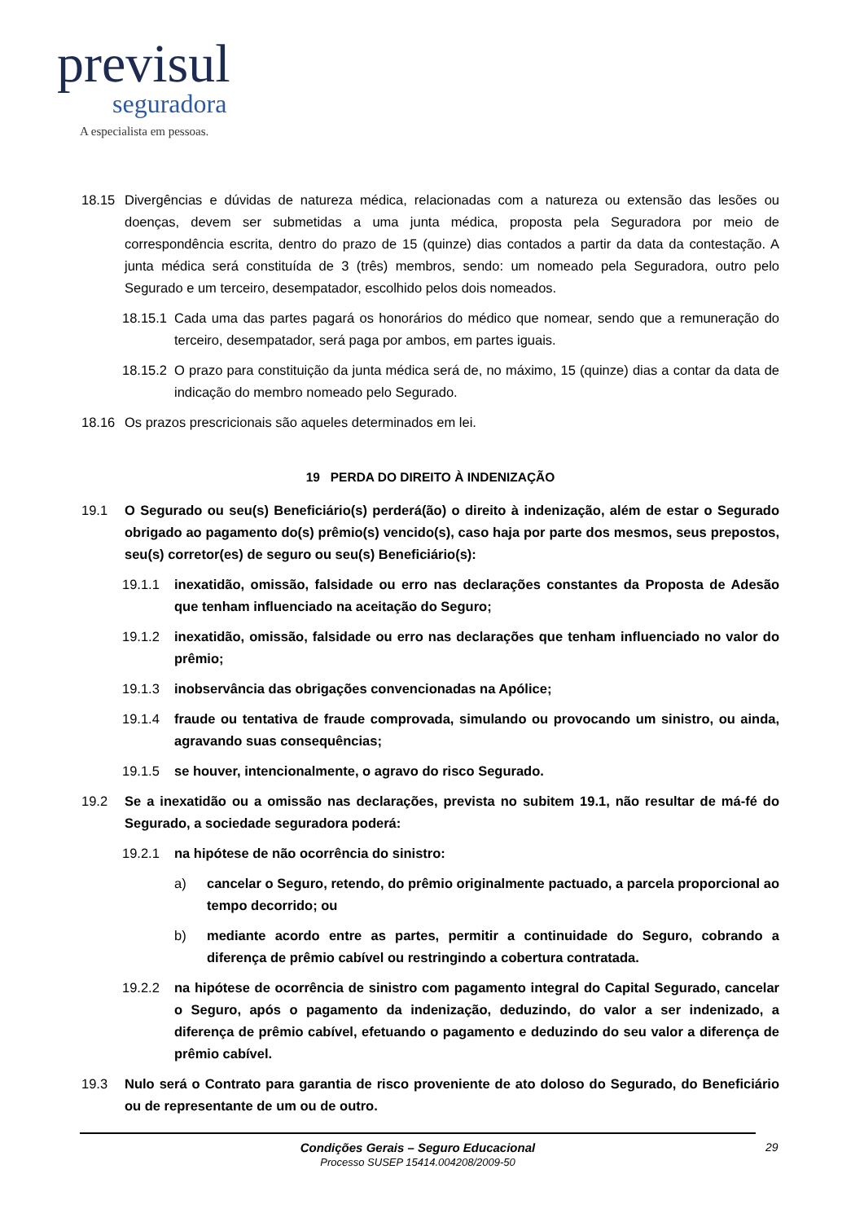previsul
seguradora
A especialista em pessoas.
18.15 Divergências e dúvidas de natureza médica, relacionadas com a natureza ou extensão das lesões ou doenças, devem ser submetidas a uma junta médica, proposta pela Seguradora por meio de correspondência escrita, dentro do prazo de 15 (quinze) dias contados a partir da data da contestação. A junta médica será constituída de 3 (três) membros, sendo: um nomeado pela Seguradora, outro pelo Segurado e um terceiro, desempatador, escolhido pelos dois nomeados.
18.15.1 Cada uma das partes pagará os honorários do médico que nomear, sendo que a remuneração do terceiro, desempatador, será paga por ambos, em partes iguais.
18.15.2 O prazo para constituição da junta médica será de, no máximo, 15 (quinze) dias a contar da data de indicação do membro nomeado pelo Segurado.
18.16 Os prazos prescricionais são aqueles determinados em lei.
19 PERDA DO DIREITO À INDENIZAÇÃO
19.1 O Segurado ou seu(s) Beneficiário(s) perderá(ão) o direito à indenização, além de estar o Segurado obrigado ao pagamento do(s) prêmio(s) vencido(s), caso haja por parte dos mesmos, seus prepostos, seu(s) corretor(es) de seguro ou seu(s) Beneficiário(s):
19.1.1 inexatidão, omissão, falsidade ou erro nas declarações constantes da Proposta de Adesão que tenham influenciado na aceitação do Seguro;
19.1.2 inexatidão, omissão, falsidade ou erro nas declarações que tenham influenciado no valor do prêmio;
19.1.3 inobservância das obrigações convencionadas na Apólice;
19.1.4 fraude ou tentativa de fraude comprovada, simulando ou provocando um sinistro, ou ainda, agravando suas consequências;
19.1.5 se houver, intencionalmente, o agravo do risco Segurado.
19.2 Se a inexatidão ou a omissão nas declarações, prevista no subitem 19.1, não resultar de má-fé do Segurado, a sociedade seguradora poderá:
19.2.1 na hipótese de não ocorrência do sinistro:
a) cancelar o Seguro, retendo, do prêmio originalmente pactuado, a parcela proporcional ao tempo decorrido; ou
b) mediante acordo entre as partes, permitir a continuidade do Seguro, cobrando a diferença de prêmio cabível ou restringindo a cobertura contratada.
19.2.2 na hipótese de ocorrência de sinistro com pagamento integral do Capital Segurado, cancelar o Seguro, após o pagamento da indenização, deduzindo, do valor a ser indenizado, a diferença de prêmio cabível, efetuando o pagamento e deduzindo do seu valor a diferença de prêmio cabível.
19.3 Nulo será o Contrato para garantia de risco proveniente de ato doloso do Segurado, do Beneficiário ou de representante de um ou de outro.
Condições Gerais – Seguro Educacional
Processo SUSEP 15414.004208/2009-50
29